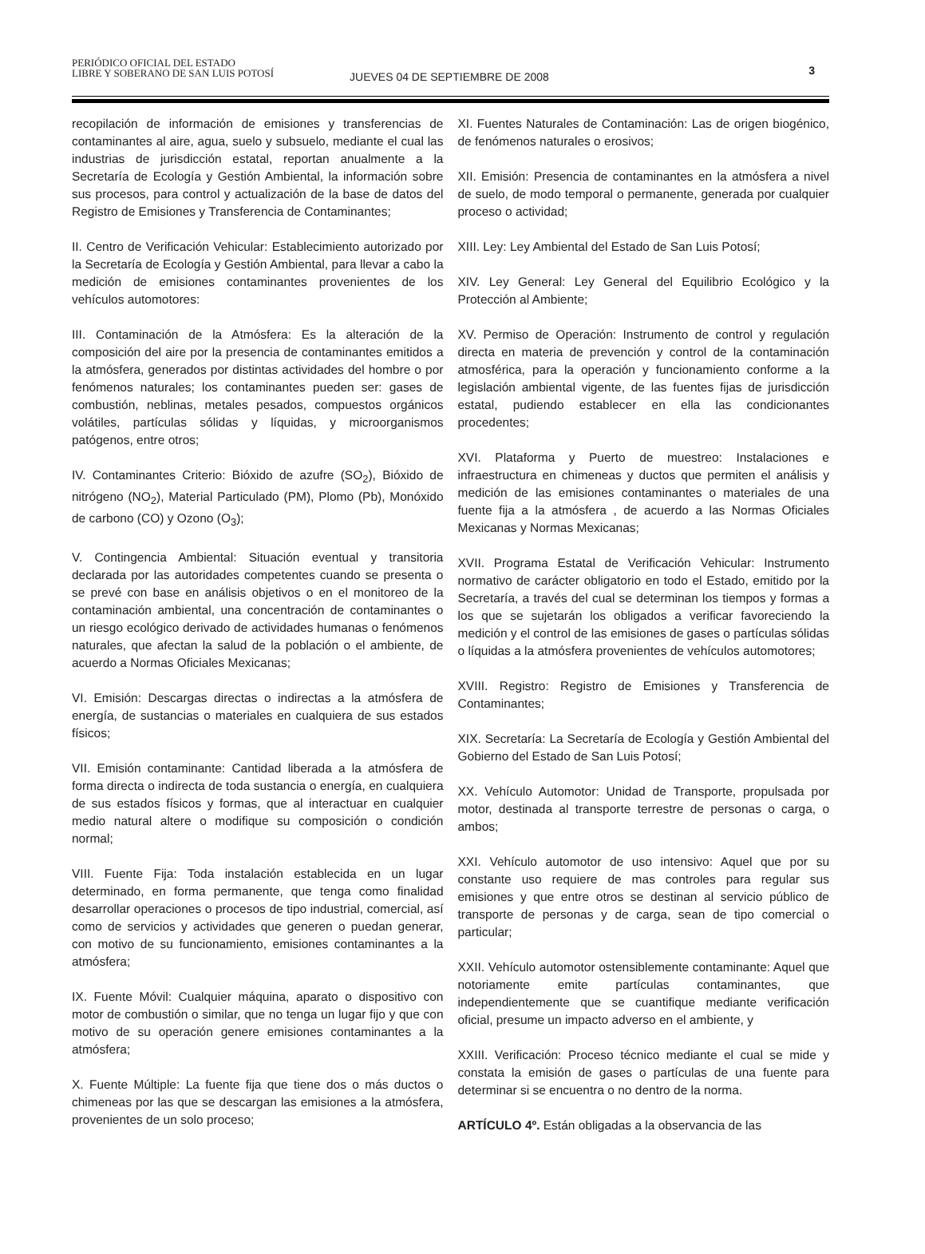PERIÓDICO OFICIAL DEL ESTADO
LIBRE Y SOBERANO DE SAN LUIS POTOSÍ JUEVES 04 DE SEPTIEMBRE DE 2008 3
recopilación de información de emisiones y transferencias de contaminantes al aire, agua, suelo y subsuelo, mediante el cual las industrias de jurisdicción estatal, reportan anualmente a la Secretaría de Ecología y Gestión Ambiental, la información sobre sus procesos, para control y actualización de la base de datos del Registro de Emisiones y Transferencia de Contaminantes;
II. Centro de Verificación Vehicular: Establecimiento autorizado por la Secretaría de Ecología y Gestión Ambiental, para llevar a cabo la medición de emisiones contaminantes provenientes de los vehículos automotores:
III. Contaminación de la Atmósfera: Es la alteración de la composición del aire por la presencia de contaminantes emitidos a la atmósfera, generados por distintas actividades del hombre o por fenómenos naturales; los contaminantes pueden ser: gases de combustión, neblinas, metales pesados, compuestos orgánicos volátiles, partículas sólidas y líquidas, y microorganismos patógenos, entre otros;
IV. Contaminantes Criterio: Bióxido de azufre (SO<sub>2</sub>), Bióxido de nitrógeno (NO<sub>2</sub>), Material Particulado (PM), Plomo (Pb), Monóxido de carbono (CO) y Ozono (O<sub>3</sub>);
V. Contingencia Ambiental: Situación eventual y transitoria declarada por las autoridades competentes cuando se presenta o se prevé con base en análisis objetivos o en el monitoreo de la contaminación ambiental, una concentración de contaminantes o un riesgo ecológico derivado de actividades humanas o fenómenos naturales, que afectan la salud de la población o el ambiente, de acuerdo a Normas Oficiales Mexicanas;
VI. Emisión: Descargas directas o indirectas a la atmósfera de energía, de sustancias o materiales en cualquiera de sus estados físicos;
VII. Emisión contaminante: Cantidad liberada a la atmósfera de forma directa o indirecta de toda sustancia o energía, en cualquiera de sus estados físicos y formas, que al interactuar en cualquier medio natural altere o modifique su composición o condición normal;
VIII. Fuente Fija: Toda instalación establecida en un lugar determinado, en forma permanente, que tenga como finalidad desarrollar operaciones o procesos de tipo industrial, comercial, así como de servicios y actividades que generen o puedan generar, con motivo de su funcionamiento, emisiones contaminantes a la atmósfera;
IX. Fuente Móvil: Cualquier máquina, aparato o dispositivo con motor de combustión o similar, que no tenga un lugar fijo y que con motivo de su operación genere emisiones contaminantes a la atmósfera;
X. Fuente Múltiple: La fuente fija que tiene dos o más ductos o chimeneas por las que se descargan las emisiones a la atmósfera, provenientes de un solo proceso;
XI. Fuentes Naturales de Contaminación: Las de origen biogénico, de fenómenos naturales o erosivos;
XII. Emisión: Presencia de contaminantes en la atmósfera a nivel de suelo, de modo temporal o permanente, generada por cualquier proceso o actividad;
XIII. Ley: Ley Ambiental del Estado de San Luis Potosí;
XIV. Ley General: Ley General del Equilibrio Ecológico y la Protección al Ambiente;
XV. Permiso de Operación: Instrumento de control y regulación directa en materia de prevención y control de la contaminación atmosférica, para la operación y funcionamiento conforme a la legislación ambiental vigente, de las fuentes fijas de jurisdicción estatal, pudiendo establecer en ella las condicionantes procedentes;
XVI. Plataforma y Puerto de muestreo: Instalaciones e infraestructura en chimeneas y ductos que permiten el análisis y medición de las emisiones contaminantes o materiales de una fuente fija a la atmósfera , de acuerdo a las Normas Oficiales Mexicanas y Normas Mexicanas;
XVII. Programa Estatal de Verificación Vehicular: Instrumento normativo de carácter obligatorio en todo el Estado, emitido por la Secretaría, a través del cual se determinan los tiempos y formas a los que se sujetarán los obligados a verificar favoreciendo la medición y el control de las emisiones de gases o partículas sólidas o líquidas a la atmósfera provenientes de vehículos automotores;
XVIII. Registro: Registro de Emisiones y Transferencia de Contaminantes;
XIX. Secretaría: La Secretaría de Ecología y Gestión Ambiental del Gobierno del Estado de San Luis Potosí;
XX. Vehículo Automotor: Unidad de Transporte, propulsada por motor, destinada al transporte terrestre de personas o carga, o ambos;
XXI. Vehículo automotor de uso intensivo: Aquel que por su constante uso requiere de mas controles para regular sus emisiones y que entre otros se destinan al servicio público de transporte de personas y de carga, sean de tipo comercial o particular;
XXII. Vehículo automotor ostensiblemente contaminante: Aquel que notoriamente emite partículas contaminantes, que independientemente que se cuantifique mediante verificación oficial, presume un impacto adverso en el ambiente, y
XXIII. Verificación: Proceso técnico mediante el cual se mide y constata la emisión de gases o partículas de una fuente para determinar si se encuentra o no dentro de la norma.
ARTÍCULO 4º. Están obligadas a la observancia de las